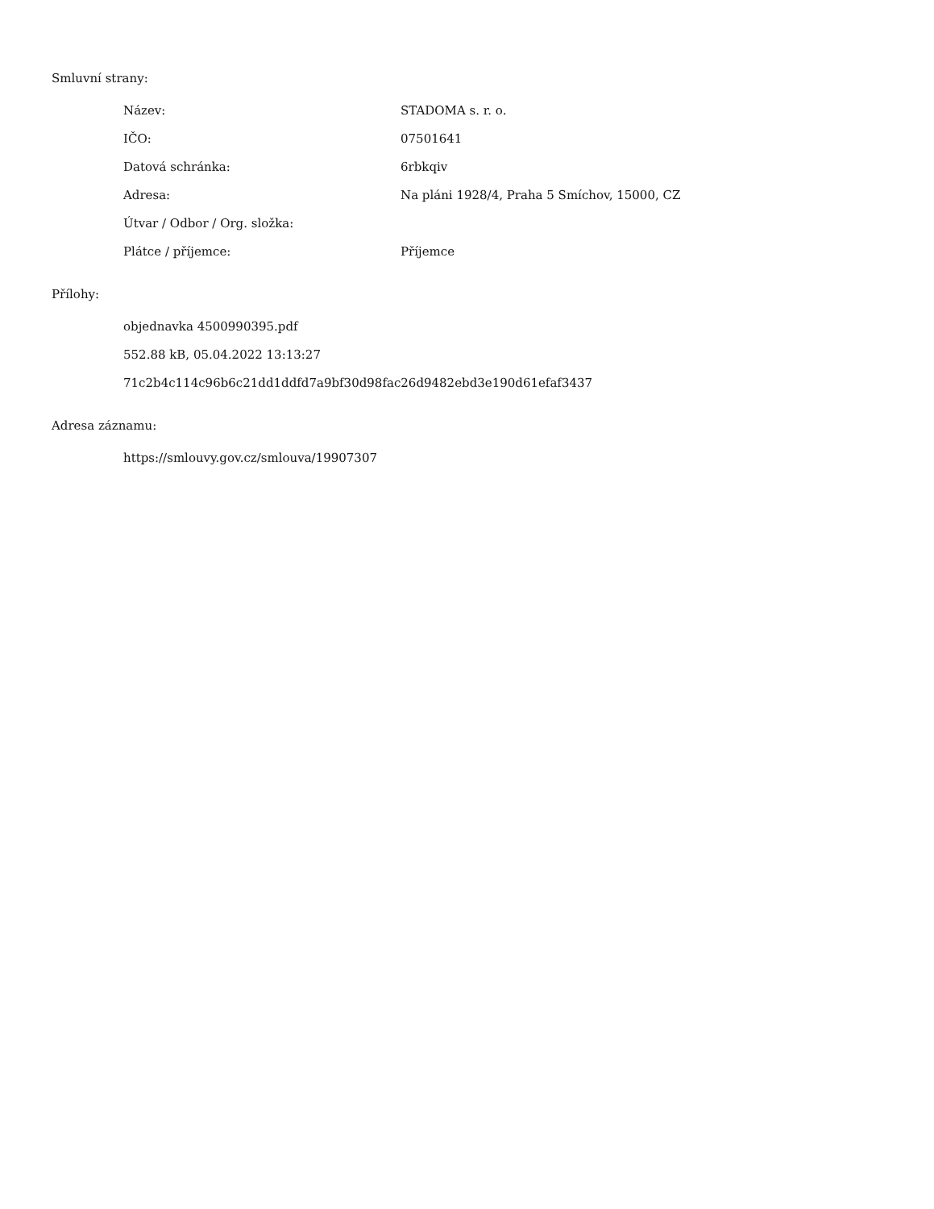Smluvní strany:
| Název: | STADOMA s. r. o. |
| IČO: | 07501641 |
| Datová schránka: | 6rbkqiv |
| Adresa: | Na pláni 1928/4, Praha 5 Smíchov, 15000, CZ |
| Útvar / Odbor / Org. složka: | |
| Plátce / příjemce: | Příjemce |
Přílohy:
objednavka 4500990395.pdf
552.88 kB, 05.04.2022 13:13:27
71c2b4c114c96b6c21dd1ddfd7a9bf30d98fac26d9482ebd3e190d61efaf3437
Adresa záznamu:
https://smlouvy.gov.cz/smlouva/19907307